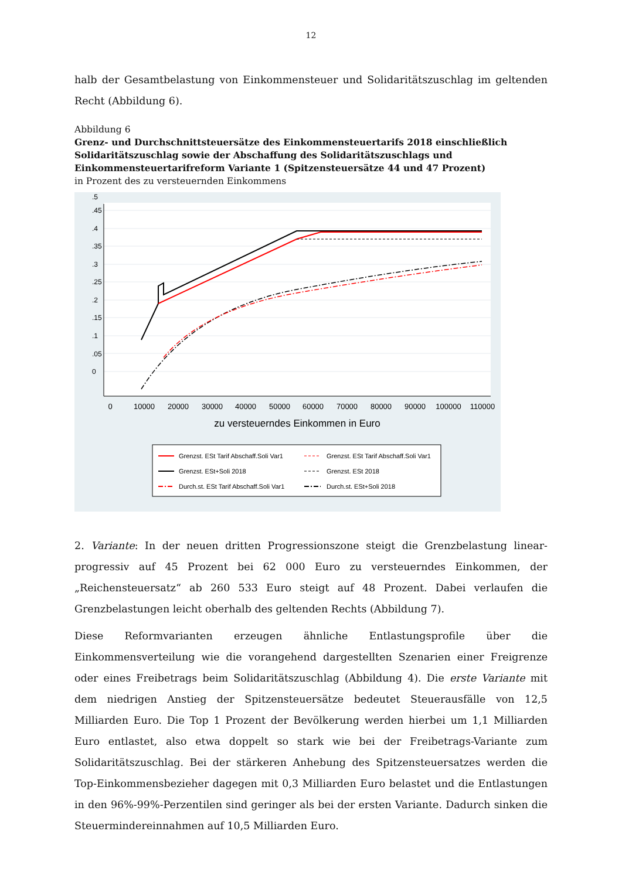12
halb der Gesamtbelastung von Einkommensteuer und Solidaritätszuschlag im geltenden Recht (Abbildung 6).
Abbildung 6
Grenz- und Durchschnittsteuersätze des Einkommensteuertarifs 2018 einschließlich Solidaritäts­zuschlag sowie der Abschaffung des Solidaritätszuschlags und Einkommensteuertarifreform Variante 1 (Spitzensteuersätze 44 und 47 Prozent)
in Prozent des zu versteuernden Einkommens
0
10000
20000
30000
40000
50000
60000
70000
80000
90000
100000
110000
zu versteuerndes Einkommen in Euro
0
.05
.1
.15
.2
.25
.3
.35
.4
.45
.5
Grenzst. ESt Tarif Abschaff.Soli Var1
Grenzst. ESt Tarif Abschaff.Soli Var1
Grenzst. ESt+Soli 2018
Grenzst. ESt 2018
Durch.st. ESt Tarif Abschaff.Soli Var1
Durch.st. ESt+Soli 2018
2. Variante: In der neuen dritten Progressionszone steigt die Grenzbelastung linear-progressiv auf 45 Prozent bei 62 000 Euro zu versteuerndes Einkommen, der „Reichensteuersatz“ ab 260 533 Euro steigt auf 48 Prozent. Dabei verlaufen die Grenzbelastungen leicht oberhalb des geltenden Rechts (Abbildung 7).
Diese Reformvarianten erzeugen ähnliche Entlastungsprofile über die Einkommensverteilung wie die vorangehend dargestellten Szenarien einer Freigrenze oder eines Freibetrags beim Solidaritätszuschlag (Abbildung 4). Die erste Variante mit dem niedrigen Anstieg der Spitzensteuersätze bedeutet Steuerausfälle von 12,5 Milliarden Euro. Die Top 1 Prozent der Bevölkerung werden hierbei um 1,1 Milliarden Euro entlastet, also etwa doppelt so stark wie bei der Freibetrags-Variante zum Solidaritätszuschlag. Bei der stärkeren Anhebung des Spitzensteuersatzes werden die Top-Einkommensbezieher dagegen mit 0,3 Milliarden Euro belastet und die Entlastungen in den 96%-99%-Perzentilen sind geringer als bei der ersten Variante. Dadurch sinken die Steuermindereinnahmen auf 10,5 Milliarden Euro.